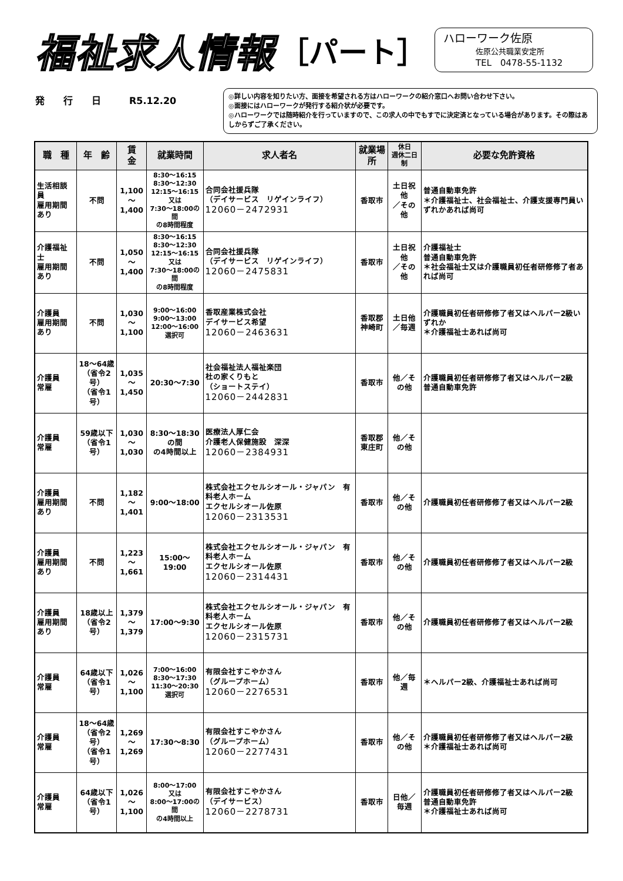福祉求人情報 ［パート］
ハローワーク佐原
佐原公共職業安定所
TEL　0478-55-1132
発　　行　　日　　　R5.12.20
◎詳しい内容を知りたい方、面接を希望される方はハローワークの紹介窓口へお問い合わせ下さい。
◎面接にはハローワークが発行する紹介状が必要です。
◎ハローワークでは随時紹介を行っていますので、この求人の中でもすでに決定済となっている場合があります。その際はあしからずご了承ください。
| 職 種 | 年 齢 | 賃 金 | 就業時間 | 求人者名 | 就業場所 | 休日 週休二日制 | 必要な免許資格 |
| --- | --- | --- | --- | --- | --- | --- | --- |
| 生活相談員 雇用期間あり | 不問 | 1,100 ～ 1,400 | 8:30～16:15 8:30～12:30 12:15～16:15 又は 7:30～18:00の間 の8時間程度 | 合同会社援兵隊 （デイサービス リゲインライフ） 12060－2472931 | 香取市 | 土日祝他 ／その他 | 普通自動車免許 ＊介護福祉士、社会福祉士、介護支援専門員いずれかあれば尚可 |
| 介護福祉士 雇用期間あり | 不問 | 1,050 ～ 1,400 | 8:30～16:15 8:30～12:30 12:15～16:15 又は 7:30～18:00の間 の8時間程度 | 合同会社援兵隊 （デイサービス リゲインライフ） 12060－2475831 | 香取市 | 土日祝他 ／その他 | 介護福祉士 普通自動車免許 ＊社会福祉士又は介護職員初任者研修修了者あれば尚可 |
| 介護員 雇用期間あり | 不問 | 1,030 ～ 1,100 | 9:00～16:00 9:00～13:00 12:00～16:00 選択可 | 香取産業株式会社 デイサービス希望 12060－2463631 | 香取郡 神崎町 | 土日他 ／毎週 | 介護職員初任者研修修了者又はヘルパー2級いずれか ＊介護福祉士あれば尚可 |
| 介護員 常雇 | 18～64歳 （省令2号） （省令1号） | 1,035 ～ 1,450 | 20:30～7:30 | 社会福祉法人福祉楽団 杜の家くりもと （ショートステイ） 12060－2442831 | 香取市 | 他／その他 | 介護職員初任者研修修了者又はヘルパー2級 普通自動車免許 |
| 介護員 常雇 | 59歳以下 （省令1号） | 1,030 ～ 1,030 | 8:30～18:30の間 の4時間以上 | 医療法人厚仁会 介護老人保健施設 深深 12060－2384931 | 香取郡 東庄町 | 他／その他 | |
| 介護員 雇用期間あり | 不問 | 1,182 ～ 1,401 | 9:00～18:00 | 株式会社エクセルシオール・ジャパン 有料老人ホーム エクセルシオール佐原 12060－2313531 | 香取市 | 他／その他 | 介護職員初任者研修修了者又はヘルパー2級 |
| 介護員 雇用期間あり | 不問 | 1,223 ～ 1,661 | 15:00～19:00 | 株式会社エクセルシオール・ジャパン 有料老人ホーム エクセルシオール佐原 12060－2314431 | 香取市 | 他／その他 | 介護職員初任者研修修了者又はヘルパー2級 |
| 介護員 雇用期間あり | 18歳以上 （省令2号） | 1,379 ～ 1,379 | 17:00～9:30 | 株式会社エクセルシオール・ジャパン 有料老人ホーム エクセルシオール佐原 12060－2315731 | 香取市 | 他／その他 | 介護職員初任者研修修了者又はヘルパー2級 |
| 介護員 常雇 | 64歳以下 （省令1号） | 1,026 ～ 1,100 | 7:00～16:00 8:30～17:30 11:30～20:30 選択可 | 有限会社すこやかさん （グループホーム） 12060－2276531 | 香取市 | 他／毎週 | ＊ヘルパー2級、介護福祉士あれば尚可 |
| 介護員 常雇 | 18～64歳 （省令2号） （省令1号） | 1,269 ～ 1,269 | 17:30～8:30 | 有限会社すこやかさん （グループホーム） 12060－2277431 | 香取市 | 他／その他 | 介護職員初任者研修修了者又はヘルパー2級 ＊介護福祉士あれば尚可 |
| 介護員 常雇 | 64歳以下 （省令1号） | 1,026 ～ 1,100 | 8:00～17:00 又は 8:00～17:00の間 の4時間以上 | 有限会社すこやかさん （デイサービス） 12060－2278731 | 香取市 | 日他／毎週 | 介護職員初任者研修修了者又はヘルパー2級 普通自動車免許 ＊介護福祉士あれば尚可 |